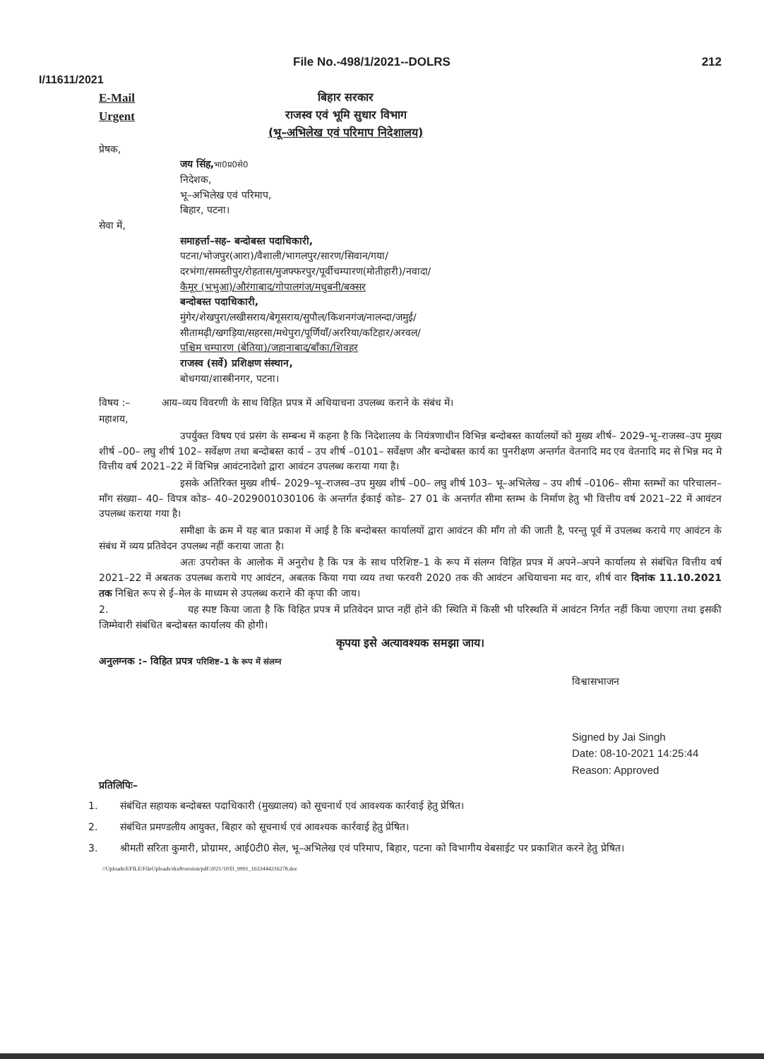File No.-498/1/2021--DOLRS 212
I/11611/2021
E-Mail
Urgent
बिहार सरकार
राजस्व एवं भूमि सुधार विभाग
(भू–अभिलेख एवं परिमाप निदेशालय)
प्रेषक,
जय सिंह, भा0प्र0से0
निदेशक,
भू–अभिलेख एवं परिमाप,
बिहार, पटना।
सेवा में,
समाहर्त्ता–सह– बन्दोबस्त पदाधिकारी,
पटना/भोजपुर(आरा)/वैशाली/भागलपुर/सारण/सिवान/गया/
दरभंगा/समस्तीपुर/रोहतास/मुजफ्फरपुर/पूर्वीचम्पारण(मोतीहारी)/नवादा/
कैमूर (भभुआ)/औरंगाबाद/गोपालगंज/मधुबनी/बक्सर
बन्दोबस्त पदाधिकारी,
मुंगेर/शेखपुरा/लखीसराय/बेगूसराय/सुपौल/किशनगंज/नालन्दा/जमुई/
सीतामढ़ी/खगड़िया/सहरसा/मधेपुरा/पूर्णियाँ/अररिया/कटिहार/अरवल/
पश्चिम चम्पारण (बेतिया)/जहानाबाद/बाँका/शिवहर
राजस्व (सर्वे) प्रशिक्षण संस्थान,
बोधगया/शास्त्रीनगर, पटना।
विषय :– आय–व्यय विवरणी के साथ विहित प्रपत्र में अधियाचना उपलब्ध कराने के संबंध में।
महाशय,
उपर्युक्त विषय एवं प्रसंग के सम्बन्ध में कहना है कि निदेशालय के नियंत्रणाधीन विभिन्न बन्दोबस्त कार्यालयों को मुख्य शीर्ष– 2029–भू–राजस्व–उप मुख्य शीर्ष –00– लघु शीर्ष 102– सर्वेक्षण तथा बन्दोबस्त कार्य – उप शीर्ष –0101– सर्वेक्षण और बन्दोबस्त कार्य का पुनरीक्षण अन्तर्गत वेतनादि मद एव वेतनादि मद से भिन्न मद मे वित्तीय वर्ष 2021–22 में विभिन्न आवंटनादेशो द्वारा आवंटन उपलब्ध कराया गया है।
इसके अतिरिक्त मुख्य शीर्ष– 2029–भू–राजस्व–उप मुख्य शीर्ष –00– लघु शीर्ष 103– भू–अभिलेख – उप शीर्ष –0106– सीमा स्तम्भों का परिचालन– माँग संख्या– 40– विपत्र कोड– 40–2029001030106 के अन्तर्गत ईकाई कोड– 27 01 के अन्तर्गत सीमा स्तम्भ के निर्माण हेतु भी वित्तीय वर्ष 2021–22 में आवंटन उपलब्ध कराया गया है।
समीक्षा के क्रम में यह बात प्रकाश में आई है कि बन्दोबस्त कार्यालयों द्वारा आवंटन की माँग तो की जाती है, परन्तु पूर्व में उपलब्ध कराये गए आवंटन के संबंध में व्यय प्रतिवेदन उपलब्ध नहीं कराया जाता है।
अतः उपरोक्त के आलोक में अनुरोध है कि पत्र के साथ परिशिष्ट–1 के रूप में संलग्न विहित प्रपत्र में अपने–अपने कार्यालय से संबंधित वित्तीय वर्ष 2021–22 में अबतक उपलब्ध कराये गए आवंटन, अबतक किया गया व्यय तथा फरवरी 2020 तक की आवंटन अधियाचना मद वार, शीर्ष वार दिनांक 11.10.2021 तक निश्चित रूप से ई–मेल के माध्यम से उपलब्ध कराने की कृपा की जाय।
2. यह स्पष्ट किया जाता है कि विहित प्रपत्र में प्रतिवेदन प्राप्त नहीं होने की स्थिति में किसी भी परिस्थति में आवंटन निर्गत नहीं किया जाएगा तथा इसकी जिम्मेवारी संबंधित बन्दोबस्त कार्यालय की होगी।
कृपया इसे अत्यावश्यक समझा जाय।
अनुलग्नक :– विहित प्रपत्र परिशिष्ट–1 के रूप में संलग्न
विश्वासभाजन
Signed by Jai Singh
Date: 08-10-2021 14:25:44
Reason: Approved
प्रतिलिपिः–
1. संबंधित सहायक बन्दोबस्त पदाधिकारी (मुख्यालय) को सूचनार्थ एवं आवश्यक कार्रवाई हेतु प्रेषित।
2. संबंधित प्रमण्डलीय आयुक्त, बिहार को सूचनार्थ एवं आवश्यक कार्रवाई हेतु प्रेषित।
3. श्रीमती सरिता कुमारी, प्रोग्रामर, आई0टी0 सेल, भू–अभिलेख एवं परिमाप, बिहार, पटना को विभागीय वेबसाईट पर प्रकाशित करने हेतु प्रेषित।
//Uploads/EFILE/FileUploads/draftversion/pdf/2021/10/D_9991_1633444216278.doc